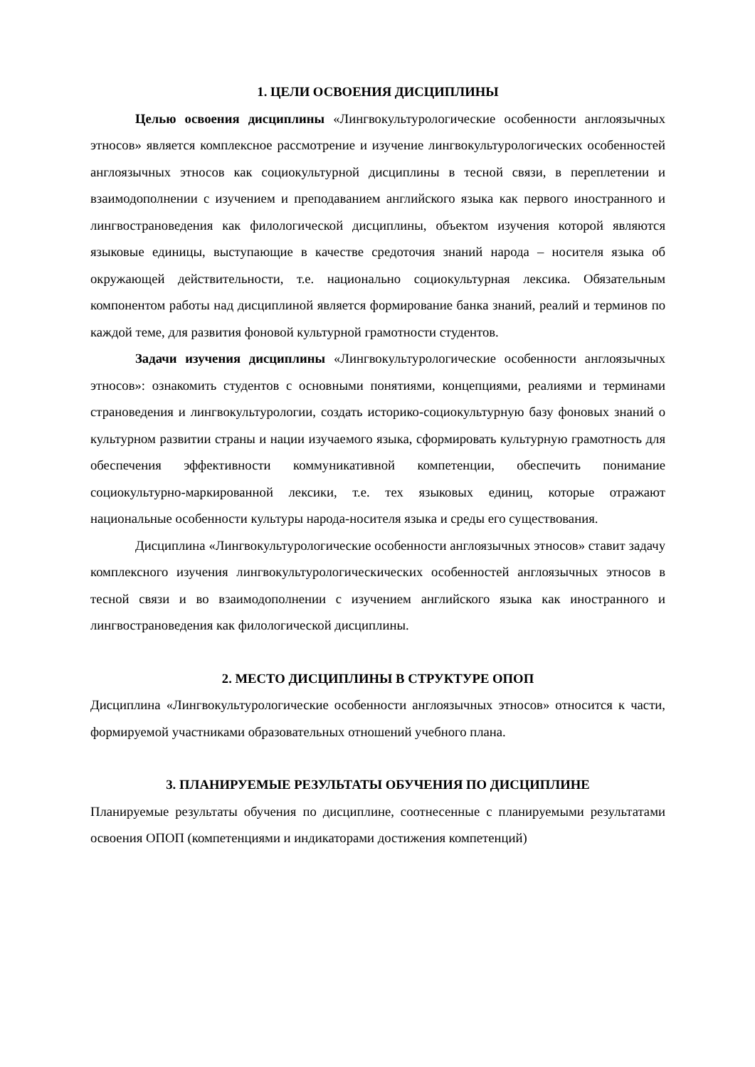1. ЦЕЛИ ОСВОЕНИЯ ДИСЦИПЛИНЫ
Целью освоения дисциплины «Лингвокультурологические особенности англоязычных этносов» является комплексное рассмотрение и изучение лингвокультурологических особенностей англоязычных этносов как социокультурной дисциплины в тесной связи, в переплетении и взаимодополнении с изучением и преподаванием английского языка как первого иностранного и лингвострановедения как филологической дисциплины, объектом изучения которой являются языковые единицы, выступающие в качестве средоточия знаний народа – носителя языка об окружающей действительности, т.е. национально социокультурная лексика. Обязательным компонентом работы над дисциплиной является формирование банка знаний, реалий и терминов по каждой теме, для развития фоновой культурной грамотности студентов.
Задачи изучения дисциплины «Лингвокультурологические особенности англоязычных этносов»: ознакомить студентов с основными понятиями, концепциями, реалиями и терминами страноведения и лингвокультурологии, создать историко-социокультурную базу фоновых знаний о культурном развитии страны и нации изучаемого языка, сформировать культурную грамотность для обеспечения эффективности коммуникативной компетенции, обеспечить понимание социокультурно-маркированной лексики, т.е. тех языковых единиц, которые отражают национальные особенности культуры народа-носителя языка и среды его существования.
Дисциплина «Лингвокультурологические особенности англоязычных этносов» ставит задачу комплексного изучения лингвокультурологическических особенностей англоязычных этносов в тесной связи и во взаимодополнении с изучением английского языка как иностранного и лингвострановедения как филологической дисциплины.
2. МЕСТО ДИСЦИПЛИНЫ В СТРУКТУРЕ ОПОП
Дисциплина «Лингвокультурологические особенности англоязычных этносов» относится к части, формируемой участниками образовательных отношений учебного плана.
3. ПЛАНИРУЕМЫЕ РЕЗУЛЬТАТЫ ОБУЧЕНИЯ ПО ДИСЦИПЛИНЕ
Планируемые результаты обучения по дисциплине, соотнесенные с планируемыми результатами освоения ОПОП (компетенциями и индикаторами достижения компетенций)